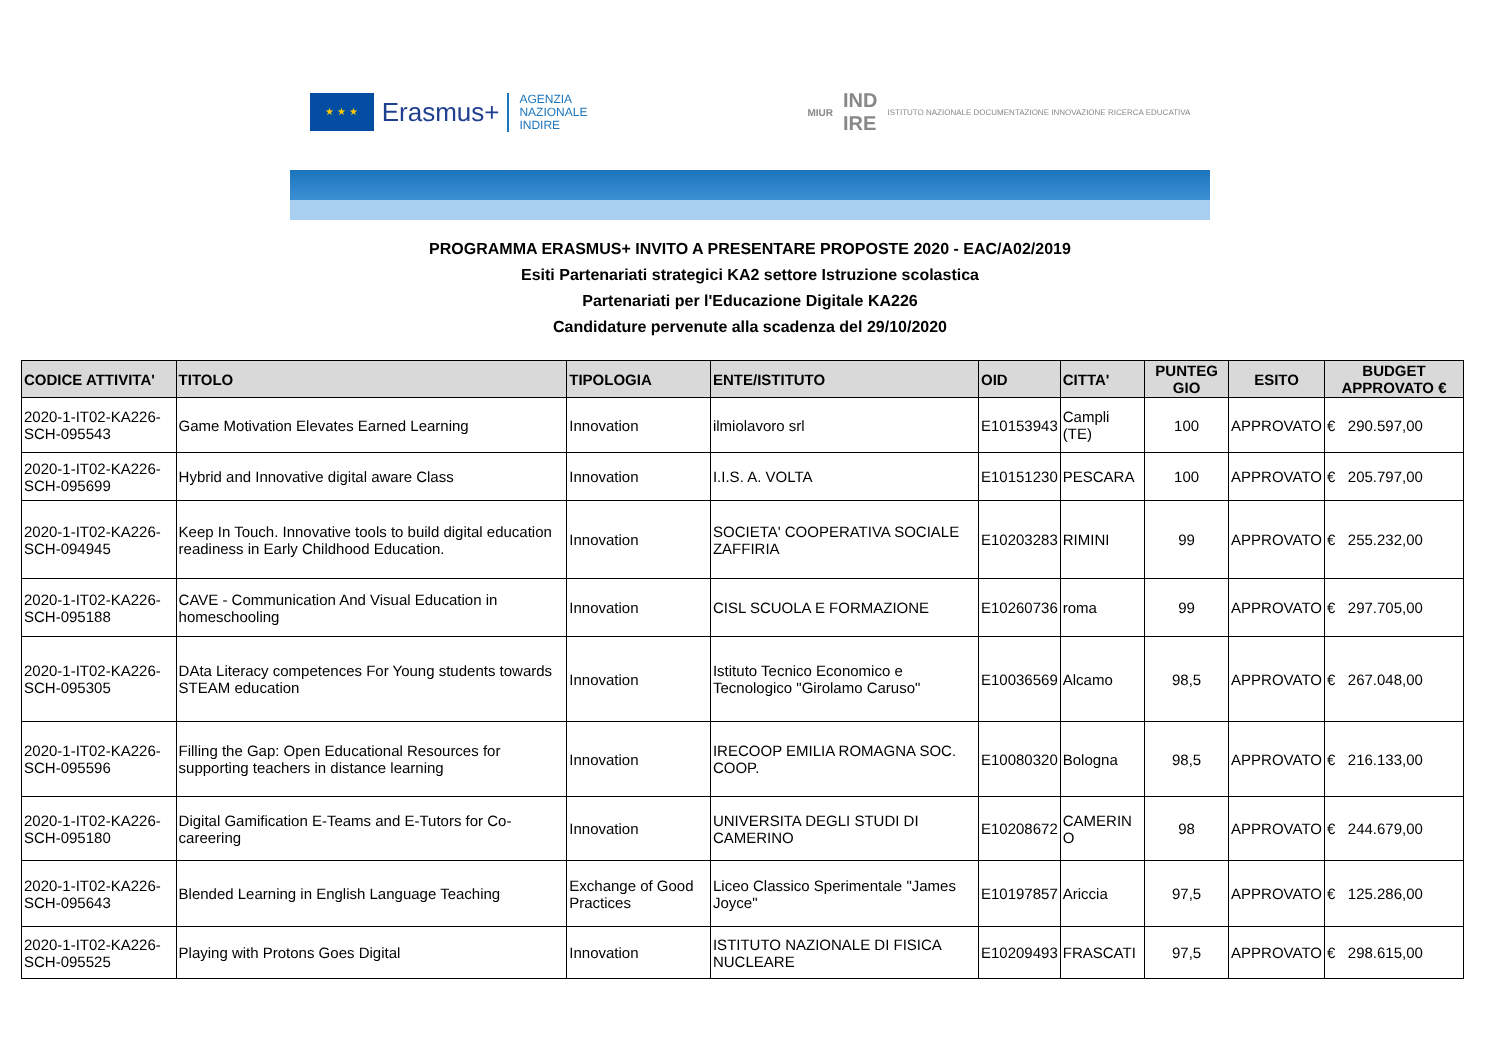★ ★ ★
Erasmus+
AGENZIA
NAZIONALE
INDIRE
MIUR IND
IRE ISTITUTO NAZIONALE DOCUMENTAZIONE INNOVAZIONE RICERCA EDUCATIVA
PROGRAMMA ERASMUS+ INVITO A PRESENTARE PROPOSTE 2020 - EAC/A02/2019
Esiti Partenariati strategici KA2 settore Istruzione scolastica
Partenariati per l'Educazione Digitale KA226
Candidature pervenute alla scadenza del 29/10/2020
| CODICE ATTIVITA' | TITOLO | TIPOLOGIA | ENTE/ISTITUTO | OID | CITTA' | PUNTEG GIO | ESITO | BUDGET APPROVATO € |
| --- | --- | --- | --- | --- | --- | --- | --- | --- |
| 2020-1-IT02-KA226-SCH-095543 | Game Motivation Elevates Earned Learning | Innovation | ilmiolavoro srl | E10153943 | Campli (TE) | 100 | APPROVATO | € 290.597,00 |
| 2020-1-IT02-KA226-SCH-095699 | Hybrid and Innovative digital aware Class | Innovation | I.I.S. A. VOLTA | E10151230 | PESCARA | 100 | APPROVATO | € 205.797,00 |
| 2020-1-IT02-KA226-SCH-094945 | Keep In Touch. Innovative tools to build digital education readiness in Early Childhood Education. | Innovation | SOCIETA' COOPERATIVA SOCIALE ZAFFIRIA | E10203283 | RIMINI | 99 | APPROVATO | € 255.232,00 |
| 2020-1-IT02-KA226-SCH-095188 | CAVE - Communication And Visual Education in homeschooling | Innovation | CISL SCUOLA E FORMAZIONE | E10260736 | roma | 99 | APPROVATO | € 297.705,00 |
| 2020-1-IT02-KA226-SCH-095305 | DAta Literacy competences For Young students towards STEAM education | Innovation | Istituto Tecnico Economico e Tecnologico "Girolamo Caruso" | E10036569 | Alcamo | 98,5 | APPROVATO | € 267.048,00 |
| 2020-1-IT02-KA226-SCH-095596 | Filling the Gap: Open Educational Resources for supporting teachers in distance learning | Innovation | IRECOOP EMILIA ROMAGNA SOC. COOP. | E10080320 | Bologna | 98,5 | APPROVATO | € 216.133,00 |
| 2020-1-IT02-KA226-SCH-095180 | Digital Gamification E-Teams and E-Tutors for Co-careering | Innovation | UNIVERSITA DEGLI STUDI DI CAMERINO | E10208672 | CAMERIN O | 98 | APPROVATO | € 244.679,00 |
| 2020-1-IT02-KA226-SCH-095643 | Blended Learning in English Language Teaching | Exchange of Good Practices | Liceo Classico Sperimentale "James Joyce" | E10197857 | Ariccia | 97,5 | APPROVATO | € 125.286,00 |
| 2020-1-IT02-KA226-SCH-095525 | Playing with Protons Goes Digital | Innovation | ISTITUTO NAZIONALE DI FISICA NUCLEARE | E10209493 | FRASCATI | 97,5 | APPROVATO | € 298.615,00 |